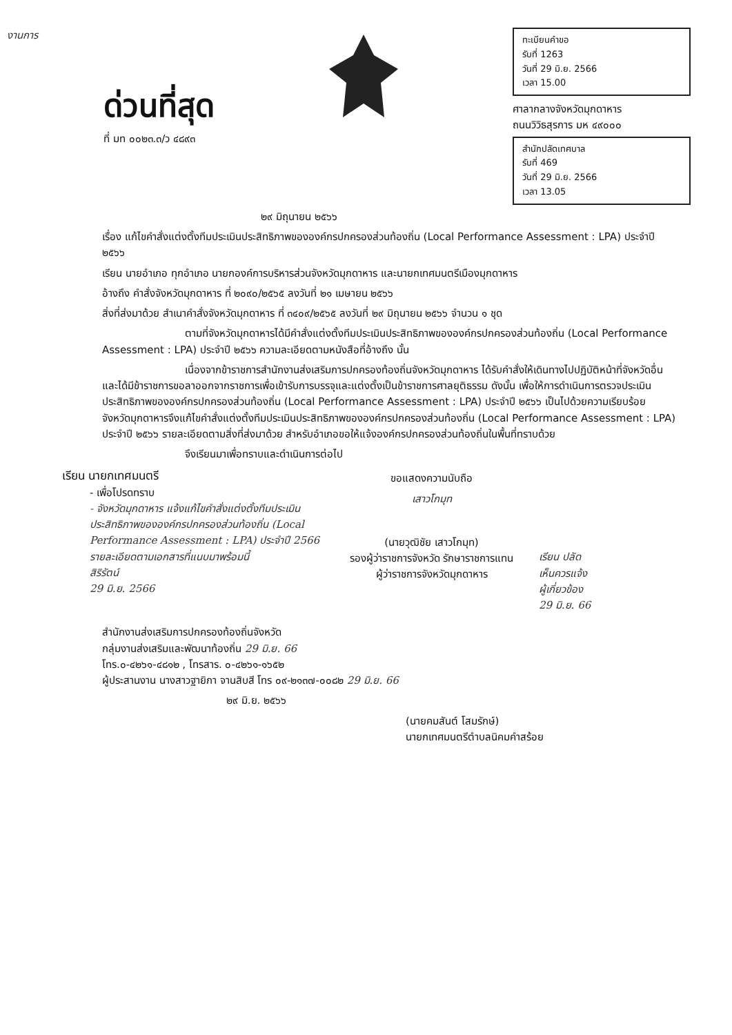งานการ
ด่วนที่สุด
ที่ มท ๐๐๒๓.๓/ว ๔๘๙๓
ทะเบียนคำขอ
รับที่ 1263
วันที่ 29 มิ.ย. 2566
เวลา 15.00
ศาลากลางจังหวัดมุกดาหาร
ถนนวิวิธสุรการ มห ๔๙๐๐๐
สำนักปลัดเทศบาล
รับที่ 469
วันที่ 29 มิ.ย. 2566
เวลา 13.05
๒๙ มิถุนายน ๒๕๖๖
เรื่อง แก้ไขคำสั่งแต่งตั้งทีมประเมินประสิทธิภาพขององค์กรปกครองส่วนท้องถิ่น (Local Performance Assessment : LPA) ประจำปี ๒๕๖๖
เรียน นายอำเภอ ทุกอำเภอ นายกองค์การบริหารส่วนจังหวัดมุกดาหาร และนายกเทศมนตรีเมืองมุกดาหาร
อ้างถึง คำสั่งจังหวัดมุกดาหาร ที่ ๒๐๙๐/๒๕๖๕ ลงวันที่ ๒๑ เมษายน ๒๕๖๖
สิ่งที่ส่งมาด้วย สำเนาคำสั่งจังหวัดมุกดาหาร ที่ ๓๔๐๙/๒๕๖๕ ลงวันที่ ๒๙ มิถุนายน ๒๕๖๖ จำนวน ๑ ชุด
ตามที่จังหวัดมุกดาหารได้มีคำสั่งแต่งตั้งทีมประเมินประสิทธิภาพขององค์กรปกครองส่วนท้องถิ่น (Local Performance Assessment : LPA) ประจำปี ๒๕๖๖ ความละเอียดตามหนังสือที่อ้างถึง นั้น
เนื่องจากข้าราชการสำนักงานส่งเสริมการปกครองท้องถิ่นจังหวัดมุกดาหาร ได้รับคำสั่งให้เดินทางไปปฏิบัติหน้าที่จังหวัดอื่น และได้มีข้าราชการขอลาออกจากราชการเพื่อเข้ารับการบรรจุและแต่งตั้งเป็นข้าราชการศาลยุติธรรม ดังนั้น เพื่อให้การดำเนินการตรวจประเมินประสิทธิภาพขององค์กรปกครองส่วนท้องถิ่น (Local Performance Assessment : LPA) ประจำปี ๒๕๖๖ เป็นไปด้วยความเรียบร้อย จังหวัดมุกดาหารจึงแก้ไขคำสั่งแต่งตั้งทีมประเมินประสิทธิภาพขององค์กรปกครองส่วนท้องถิ่น (Local Performance Assessment : LPA) ประจำปี ๒๕๖๖ รายละเอียดตามสิ่งที่ส่งมาด้วย สำหรับอำเภอขอให้แจ้งองค์กรปกครองส่วนท้องถิ่นในพื้นที่ทราบด้วย
จึงเรียนมาเพื่อทราบและดำเนินการต่อไป
เรียน นายกเทศมนตรี
- เพื่อโปรดทราบ
- จังหวัดมุกดาหาร แจ้งแก้ไขคำสั่งแต่งตั้งทีมประเมินประสิทธิภาพขององค์กรปกครองส่วนท้องถิ่น (Local Performance Assessment : LPA) ประจำปี 2566 รายละเอียดตามเอกสารที่แนบมาพร้อมนี้
สิริรัตน์
29 มิ.ย. 2566
ขอแสดงความนับถือ
เสาวโกมุท
(นายวุฒิชัย เสาวโกมุท)
รองผู้ว่าราชการจังหวัด รักษาราชการแทน
ผู้ว่าราชการจังหวัดมุกดาหาร
เรียน ปลัด
เห็นควรแจ้ง
ผู้เกี่ยวข้อง
29 มิ.ย. 66
สำนักงานส่งเสริมการปกครองท้องถิ่นจังหวัด
กลุ่มงานส่งเสริมและพัฒนาท้องถิ่น 29 มิ.ย. 66
โทร.๐-๔๒๖๑-๔๘๑๒ , โทรสาร. ๐-๔๒๖๑-๑๖๕๒
ผู้ประสานงาน นางสาวฐายิกา จานสิบสี โทร ๐๙-๒๑๓๗-๐๐๘๒ 29 มิ.ย. 66
๒๙ มิ.ย. ๒๕๖๖
(นายคมสันต์ โสมรักษ์)
นายกเทศมนตรีตำบลนิคมคำสร้อย